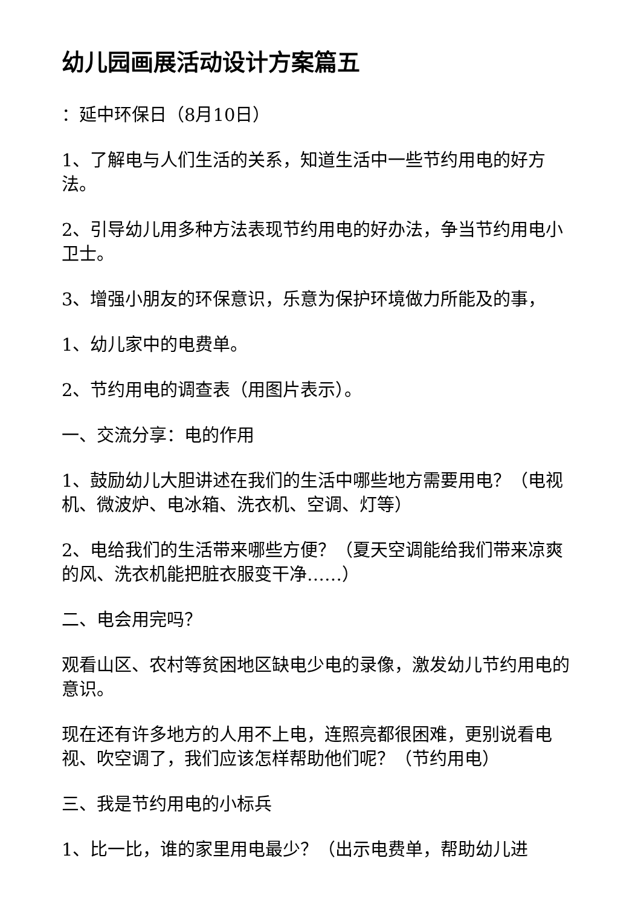幼儿园画展活动设计方案篇五
：延中环保日（8月10日）
1、了解电与人们生活的关系，知道生活中一些节约用电的好方法。
2、引导幼儿用多种方法表现节约用电的好办法，争当节约用电小卫士。
3、增强小朋友的环保意识，乐意为保护环境做力所能及的事，
1、幼儿家中的电费单。
2、节约用电的调查表（用图片表示）。
一、交流分享：电的作用
1、鼓励幼儿大胆讲述在我们的生活中哪些地方需要用电？（电视机、微波炉、电冰箱、洗衣机、空调、灯等）
2、电给我们的生活带来哪些方便？（夏天空调能给我们带来凉爽的风、洗衣机能把脏衣服变干净……）
二、电会用完吗？
观看山区、农村等贫困地区缺电少电的录像，激发幼儿节约用电的意识。
现在还有许多地方的人用不上电，连照亮都很困难，更别说看电视、吹空调了，我们应该怎样帮助他们呢？（节约用电）
三、我是节约用电的小标兵
1、比一比，谁的家里用电最少？（出示电费单，帮助幼儿进